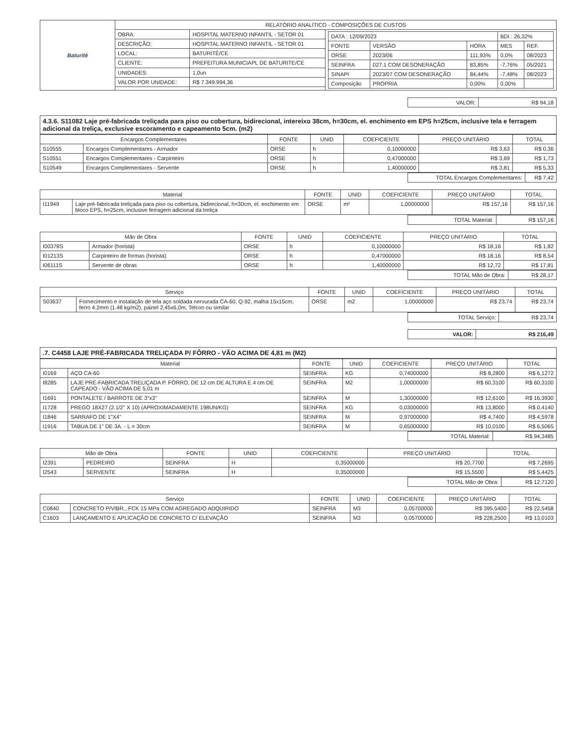| Baturité | RELATÓRIO ANALÍTICO - COMPOSIÇÕES DE CUSTOS | | |
| | OBRA: | HOSPITAL MATERNO INFANTIL - SETOR 01 | / DATA : 12/09/2023 / / / BDI : 26,32% / / / FONTE / VERSÃO / HORA / MES / REF. / / ORSE / 2023/06 / 111,93% / 0,0% / 08/2023 / / SEINFRA / 027.1 COM DESONERAÇÃO / 83,85% / -7,76% / 05/2021 / / SINAPI / 2023/07 COM DESONERAÇÃO / 84,44% / -7,48% / 08/2023 / / Composição / PROPRIA / 0,00% / 0,00% / / |
| | DESCRIÇÃO: | HOSPITAL MATERNO INFANTIL - SETOR 01 | |
| | LOCAL: | BATURITÉ/CE | |
| | CLIENTE: | PREFEITURA MUNICIAPL DE BATURITE/CE | |
| | UNIDADES: | 1,0un | |
| | VALOR POR UNIDADE: | R$ 7.349.994,36 | |
| VALOR: | R$ 94,18 |
4.3.6. S11082 Laje pré-fabricada treliçada para piso ou cobertura, bidirecional, intereixo 38cm, h=30cm, el. enchimento em EPS h=25cm, inclusive tela e ferragem adicional da treliça, exclusive escoramento e capeamento 5cm. (m2)
| Encargos Complementares | | FONTE | UNID | COEFICIENTE | PREÇO UNITÁRIO | TOTAL |
| --- | --- | --- | --- | --- | --- | --- |
| S10555 | Encargos Complementares - Armador | ORSE | h | 0,10000000 | R$ 3,63 | R$ 0,36 |
| S10551 | Encargos Complementares - Carpinteiro | ORSE | h | 0,47000000 | R$ 3,69 | R$ 1,73 |
| S10549 | Encargos Complementares - Servente | ORSE | h | 1,40000000 | R$ 3,81 | R$ 5,33 |
| TOTAL Encargos Complementares: | R$ 7,42 |
| Material | | FONTE | UNID | COEFICIENTE | PREÇO UNITÁRIO | TOTAL |
| --- | --- | --- | --- | --- | --- | --- |
| I11949 | Laje pré-fabricada treliçada para piso ou cobertura, bidirecional, h=30cm, el. enchimento em bloco EPS, h=25cm, inclusive ferragem adicional da treliça | ORSE | m² | 1,00000000 | R$ 157,16 | R$ 157,16 |
| TOTAL Material: | R$ 157,16 |
| Mão de Obra | | FONTE | UNID | COEFICIENTE | PREÇO UNITÁRIO | TOTAL |
| --- | --- | --- | --- | --- | --- | --- |
| I00378S | Armador (horista) | ORSE | h | 0,10000000 | R$ 18,16 | R$ 1,82 |
| I01213S | Carpinteiro de formas (horista) | ORSE | h | 0,47000000 | R$ 18,16 | R$ 8,54 |
| I06111S | Servente de obras | ORSE | h | 1,40000000 | R$ 12,72 | R$ 17,81 |
| TOTAL Mão de Obra: | R$ 28,17 |
| Serviço | | FONTE | UNID | COEFICIENTE | PREÇO UNITÁRIO | TOTAL |
| --- | --- | --- | --- | --- | --- | --- |
| S03637 | Fornecimento e instalação de tela aço soldada nervurada CA-60, Q-92, malha 15x15cm, ferro 4.2mm (1.48 kg/m2), painel 2,45x6,0m, Telcon ou similar | ORSE | m2 | 1,00000000 | R$ 23,74 | R$ 23,74 |
| TOTAL Serviço: | R$ 23,74 |
| VALOR: | R$ 216,49 |
.7. C4458 LAJE PRÉ-FABRICADA TRELIÇADA P/ FÔRRO - VÃO ACIMA DE 4,81 m (M2)
| Material | | FONTE | UNID | COEFICIENTE | PREÇO UNITÁRIO | TOTAL |
| --- | --- | --- | --- | --- | --- | --- |
| I0169 | AÇO CA-60 | SEINFRA | KG | 0,74000000 | R$ 8,2800 | R$ 6,1272 |
| I8285 | LAJE PRÉ-FABRICADA TRELIÇADA P. FÔRRO, DE 12 cm DE ALTURA E 4 cm DE CAPEADO - VÃO ACIMA DE 5,01 m | SEINFRA | M2 | 1,00000000 | R$ 60,3100 | R$ 60,3100 |
| I1691 | PONTALETE / BARROTE DE 3"x3" | SEINFRA | M | 1,30000000 | R$ 12,6100 | R$ 16,3930 |
| I1728 | PREGO 18X27 (2.1/2" X 10) (APROXIMADAMENTE 198UN/KG) | SEINFRA | KG | 0,03000000 | R$ 13,8000 | R$ 0,4140 |
| I1846 | SARRAFO DE 1"X4" | SEINFRA | M | 0,97000000 | R$ 4,7400 | R$ 4,5978 |
| I1916 | TABUA DE 1" DE 3A. - L = 30cm | SEINFRA | M | 0,65000000 | R$ 10,0100 | R$ 6,5065 |
| TOTAL Material: | R$ 94,3485 |
| Mão de Obra | | FONTE | UNID | COEFICIENTE | PREÇO UNITÁRIO | TOTAL |
| --- | --- | --- | --- | --- | --- | --- |
| I2391 | PEDREIRO | SEINFRA | H | 0,35000000 | R$ 20,7700 | R$ 7,2695 |
| I2543 | SERVENTE | SEINFRA | H | 0,35000000 | R$ 15,5500 | R$ 5,4425 |
| TOTAL Mão de Obra: | R$ 12,7120 |
| Serviço | | FONTE | UNID | COEFICIENTE | PREÇO UNITÁRIO | TOTAL |
| --- | --- | --- | --- | --- | --- | --- |
| C0840 | CONCRETO P/VIBR., FCK 15 MPa COM AGREGADO ADQUIRIDO | SEINFRA | M3 | 0,05700000 | R$ 395,5400 | R$ 22,5458 |
| C1603 | LANÇAMENTO E APLICAÇÃO DE CONCRETO C/ ELEVAÇÃO | SEINFRA | M3 | 0,05700000 | R$ 228,2500 | R$ 13,0103 |